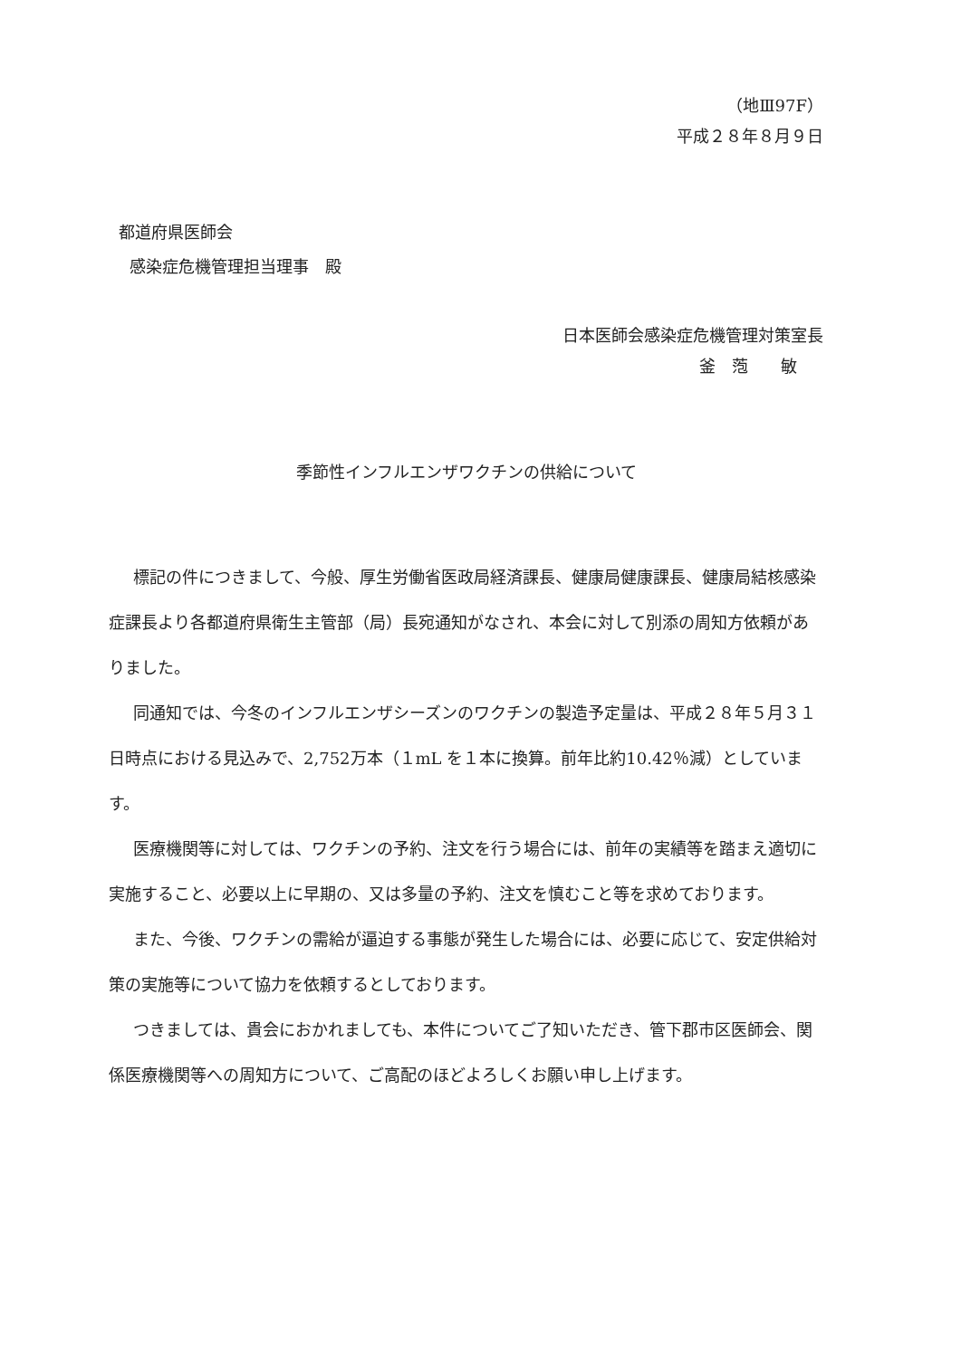（地Ⅲ97F）
平成２８年８月９日
都道府県医師会
感染症危機管理担当理事　殿
日本医師会感染症危機管理対策室長
釜　萢　　敏
季節性インフルエンザワクチンの供給について
標記の件につきまして、今般、厚生労働省医政局経済課長、健康局健康課長、健康局結核感染症課長より各都道府県衛生主管部（局）長宛通知がなされ、本会に対して別添の周知方依頼がありました。
同通知では、今冬のインフルエンザシーズンのワクチンの製造予定量は、平成２８年５月３１日時点における見込みで、2,752万本（１mL を１本に換算。前年比約10.42％減）としています。
医療機関等に対しては、ワクチンの予約、注文を行う場合には、前年の実績等を踏まえ適切に実施すること、必要以上に早期の、又は多量の予約、注文を慎むこと等を求めております。
また、今後、ワクチンの需給が逼迫する事態が発生した場合には、必要に応じて、安定供給対策の実施等について協力を依頼するとしております。
つきましては、貴会におかれましても、本件についてご了知いただき、管下郡市区医師会、関係医療機関等への周知方について、ご高配のほどよろしくお願い申し上げます。